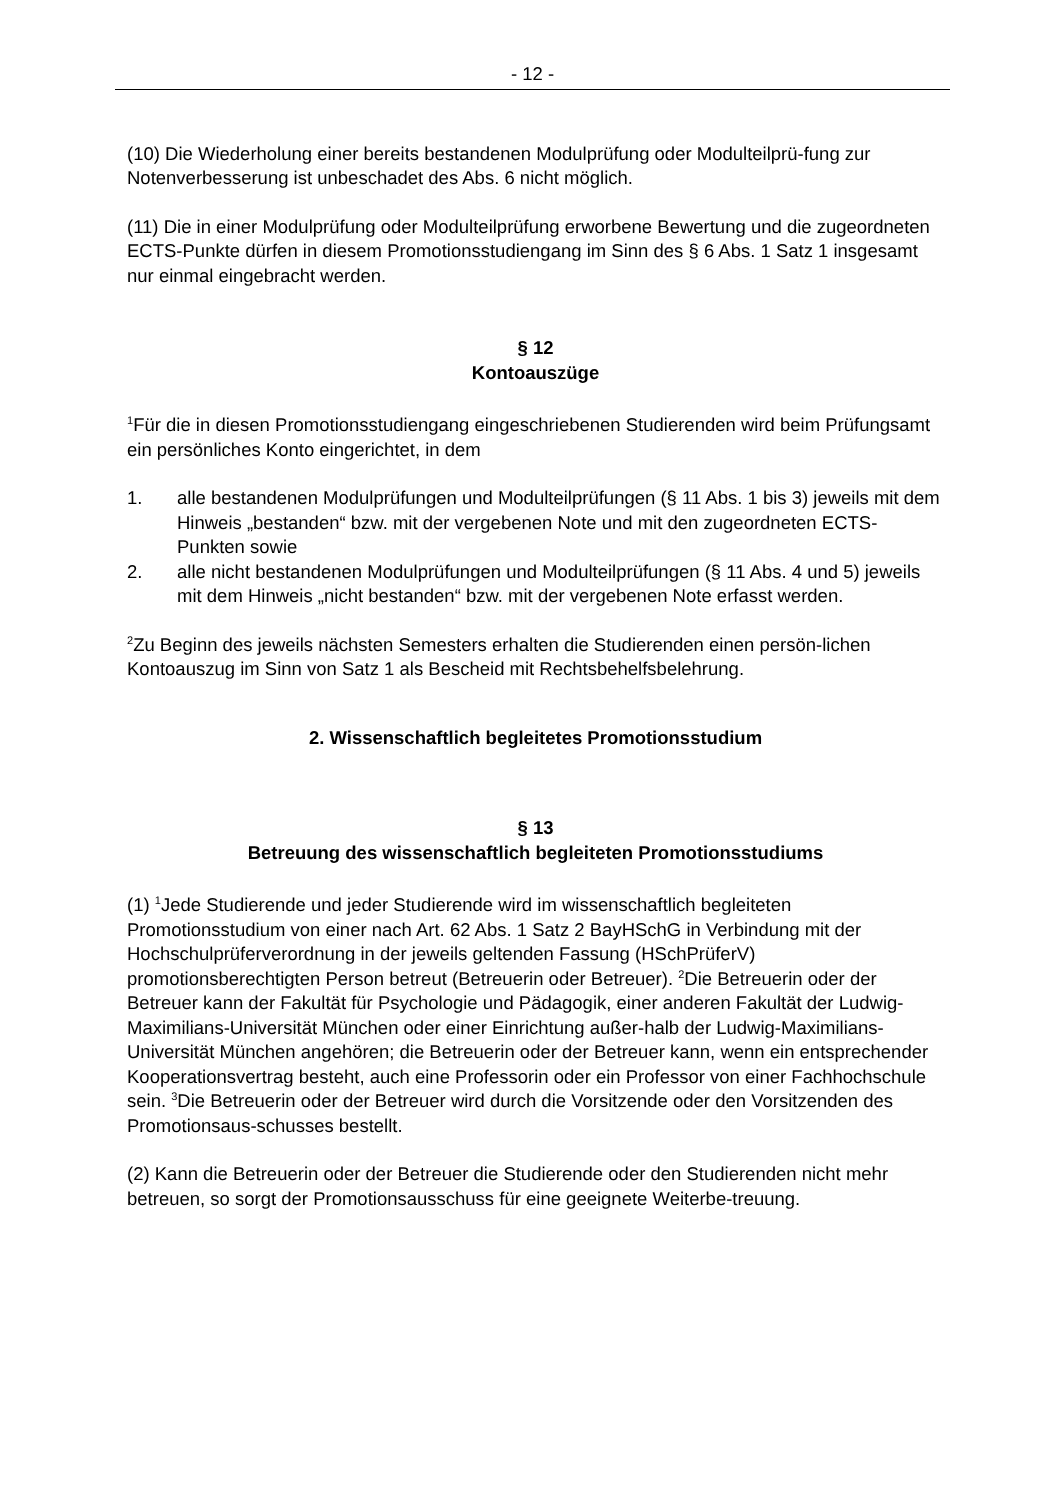- 12 -
(10) Die Wiederholung einer bereits bestandenen Modulprüfung oder Modulteilprü-fung zur Notenverbesserung ist unbeschadet des Abs. 6 nicht möglich.
(11) Die in einer Modulprüfung oder Modulteilprüfung erworbene Bewertung und die zugeordneten ECTS-Punkte dürfen in diesem Promotionsstudiengang im Sinn des § 6 Abs. 1 Satz 1 insgesamt nur einmal eingebracht werden.
§ 12
Kontoauszüge
<sup>1</sup> Für die in diesen Promotionsstudiengang eingeschriebenen Studierenden wird beim Prüfungsamt ein persönliches Konto eingerichtet, in dem
1. alle bestandenen Modulprüfungen und Modulteilprüfungen (§ 11 Abs. 1 bis 3) jeweils mit dem Hinweis „bestanden“ bzw. mit der vergebenen Note und mit den zugeordneten ECTS-Punkten sowie
2. alle nicht bestandenen Modulprüfungen und Modulteilprüfungen (§ 11 Abs. 4 und 5) jeweils mit dem Hinweis „nicht bestanden“ bzw. mit der vergebenen Note erfasst werden.
<sup>2</sup> Zu Beginn des jeweils nächsten Semesters erhalten die Studierenden einen persön-lichen Kontoauszug im Sinn von Satz 1 als Bescheid mit Rechtsbehelfsbelehrung.
2. Wissenschaftlich begleitetes Promotionsstudium
§ 13
Betreuung des wissenschaftlich begleiteten Promotionsstudiums
(1) <sup>1</sup>Jede Studierende und jeder Studierende wird im wissenschaftlich begleiteten Promotionsstudium von einer nach Art. 62 Abs. 1 Satz 2 BayHSchG in Verbindung mit der Hochschulprüferverordnung in der jeweils geltenden Fassung (HSchPrüferV) promotionsberechtigten Person betreut (Betreuerin oder Betreuer). <sup>2</sup>Die Betreuerin oder der Betreuer kann der Fakultät für Psychologie und Pädagogik, einer anderen Fakultät der Ludwig-Maximilians-Universität München oder einer Einrichtung außer-halb der Ludwig-Maximilians-Universität München angehören; die Betreuerin oder der Betreuer kann, wenn ein entsprechender Kooperationsvertrag besteht, auch eine Professorin oder ein Professor von einer Fachhochschule sein. <sup>3</sup>Die Betreuerin oder der Betreuer wird durch die Vorsitzende oder den Vorsitzenden des Promotionsaus-schusses bestellt.
(2) Kann die Betreuerin oder der Betreuer die Studierende oder den Studierenden nicht mehr betreuen, so sorgt der Promotionsausschuss für eine geeignete Weiterbe-treuung.